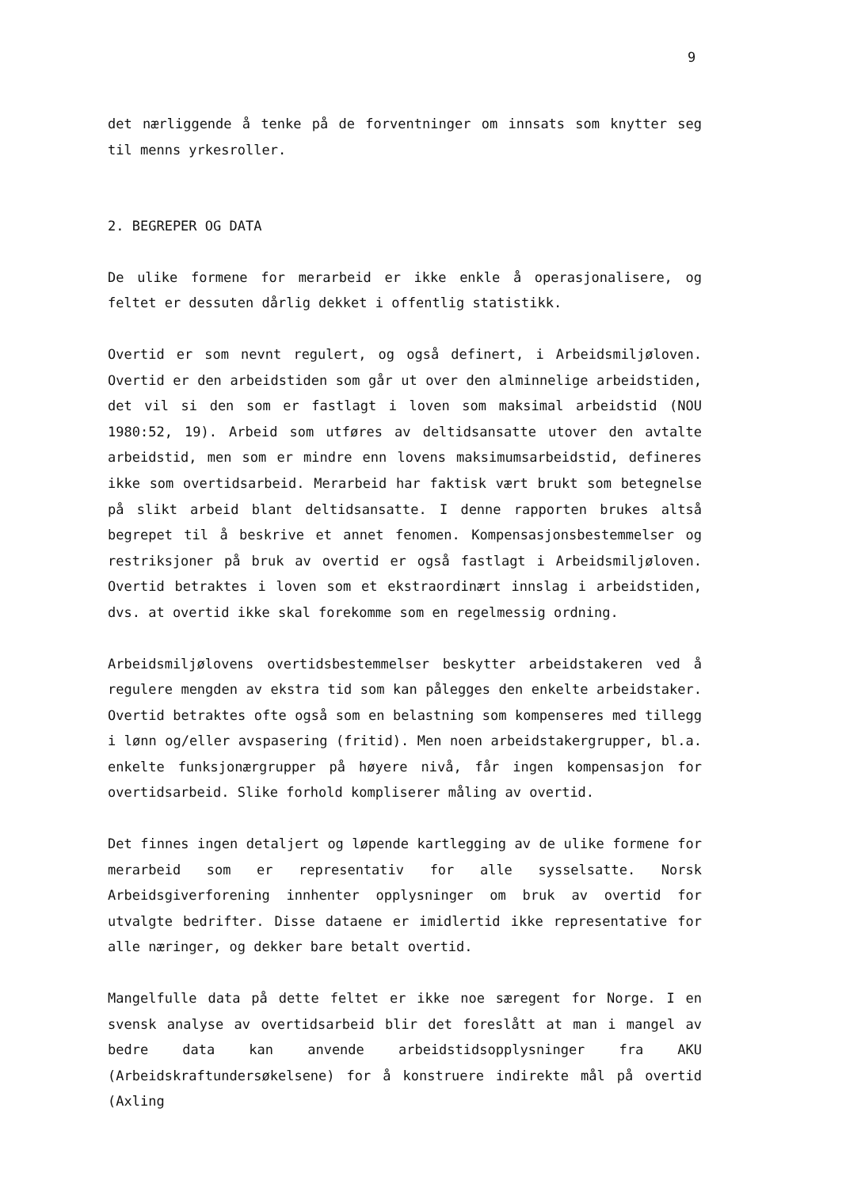9
det nærliggende å tenke på de forventninger om innsats som knytter seg til menns yrkesroller.
2. BEGREPER OG DATA
De ulike formene for merarbeid er ikke enkle å operasjonalisere, og feltet er dessuten dårlig dekket i offentlig statistikk.
Overtid er som nevnt regulert, og også definert, i Arbeidsmiljøloven. Overtid er den arbeidstiden som går ut over den alminnelige arbeidstiden, det vil si den som er fastlagt i loven som maksimal arbeidstid (NOU 1980:52, 19). Arbeid som utføres av deltidsansatte utover den avtalte arbeidstid, men som er mindre enn lovens maksimumsarbeidstid, defineres ikke som overtidsarbeid. Merarbeid har faktisk vært brukt som betegnelse på slikt arbeid blant deltidsansatte. I denne rapporten brukes altså begrepet til å beskrive et annet fenomen. Kompensasjonsbestemmelser og restriksjoner på bruk av overtid er også fastlagt i Arbeidsmiljøloven. Overtid betraktes i loven som et ekstraordinært innslag i arbeidstiden, dvs. at overtid ikke skal forekomme som en regelmessig ordning.
Arbeidsmiljølovens overtidsbestemmelser beskytter arbeidstakeren ved å regulere mengden av ekstra tid som kan pålegges den enkelte arbeidstaker. Overtid betraktes ofte også som en belastning som kompenseres med tillegg i lønn og/eller avspasering (fritid). Men noen arbeidstakergrupper, bl.a. enkelte funksjonærgrupper på høyere nivå, får ingen kompensasjon for overtidsarbeid. Slike forhold kompliserer måling av overtid.
Det finnes ingen detaljert og løpende kartlegging av de ulike formene for merarbeid som er representativ for alle sysselsatte. Norsk Arbeidsgiverforening innhenter opplysninger om bruk av overtid for utvalgte bedrifter. Disse dataene er imidlertid ikke representative for alle næringer, og dekker bare betalt overtid.
Mangelfulle data på dette feltet er ikke noe særegent for Norge. I en svensk analyse av overtidsarbeid blir det foreslått at man i mangel av bedre data kan anvende arbeidstidsopplysninger fra AKU (Arbeidskraftundersøkelsene) for å konstruere indirekte mål på overtid (Axling